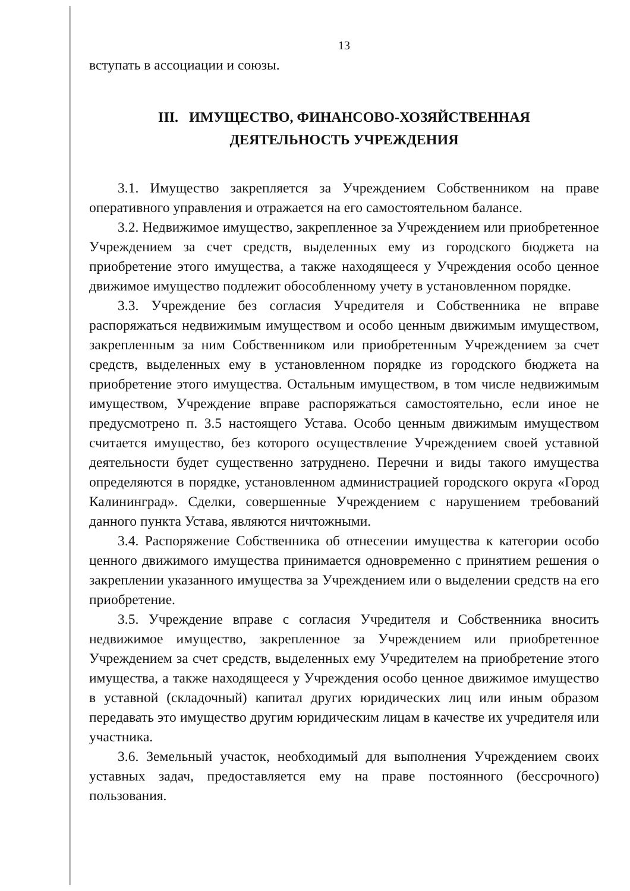13
вступать в ассоциации и союзы.
III. ИМУЩЕСТВО, ФИНАНСОВО-ХОЗЯЙСТВЕННАЯ
ДЕЯТЕЛЬНОСТЬ УЧРЕЖДЕНИЯ
3.1. Имущество закрепляется за Учреждением Собственником на праве оперативного управления и отражается на его самостоятельном балансе.
3.2. Недвижимое имущество, закрепленное за Учреждением или приобретенное Учреждением за счет средств, выделенных ему из городского бюджета на приобретение этого имущества, а также находящееся у Учреждения особо ценное движимое имущество подлежит обособленному учету в установленном порядке.
3.3. Учреждение без согласия Учредителя и Собственника не вправе распоряжаться недвижимым имуществом и особо ценным движимым имуществом, закрепленным за ним Собственником или приобретенным Учреждением за счет средств, выделенных ему в установленном порядке из городского бюджета на приобретение этого имущества. Остальным имуществом, в том числе недвижимым имуществом, Учреждение вправе распоряжаться самостоятельно, если иное не предусмотрено п. 3.5 настоящего Устава. Особо ценным движимым имуществом считается имущество, без которого осуществление Учреждением своей уставной деятельности будет существенно затруднено. Перечни и виды такого имущества определяются в порядке, установленном администрацией городского округа «Город Калининград». Сделки, совершенные Учреждением с нарушением требований данного пункта Устава, являются ничтожными.
3.4. Распоряжение Собственника об отнесении имущества к категории особо ценного движимого имущества принимается одновременно с принятием решения о закреплении указанного имущества за Учреждением или о выделении средств на его приобретение.
3.5. Учреждение вправе с согласия Учредителя и Собственника вносить недвижимое имущество, закрепленное за Учреждением или приобретенное Учреждением за счет средств, выделенных ему Учредителем на приобретение этого имущества, а также находящееся у Учреждения особо ценное движимое имущество в уставной (складочный) капитал других юридических лиц или иным образом передавать это имущество другим юридическим лицам в качестве их учредителя или участника.
3.6. Земельный участок, необходимый для выполнения Учреждением своих уставных задач, предоставляется ему на праве постоянного (бессрочного) пользования.